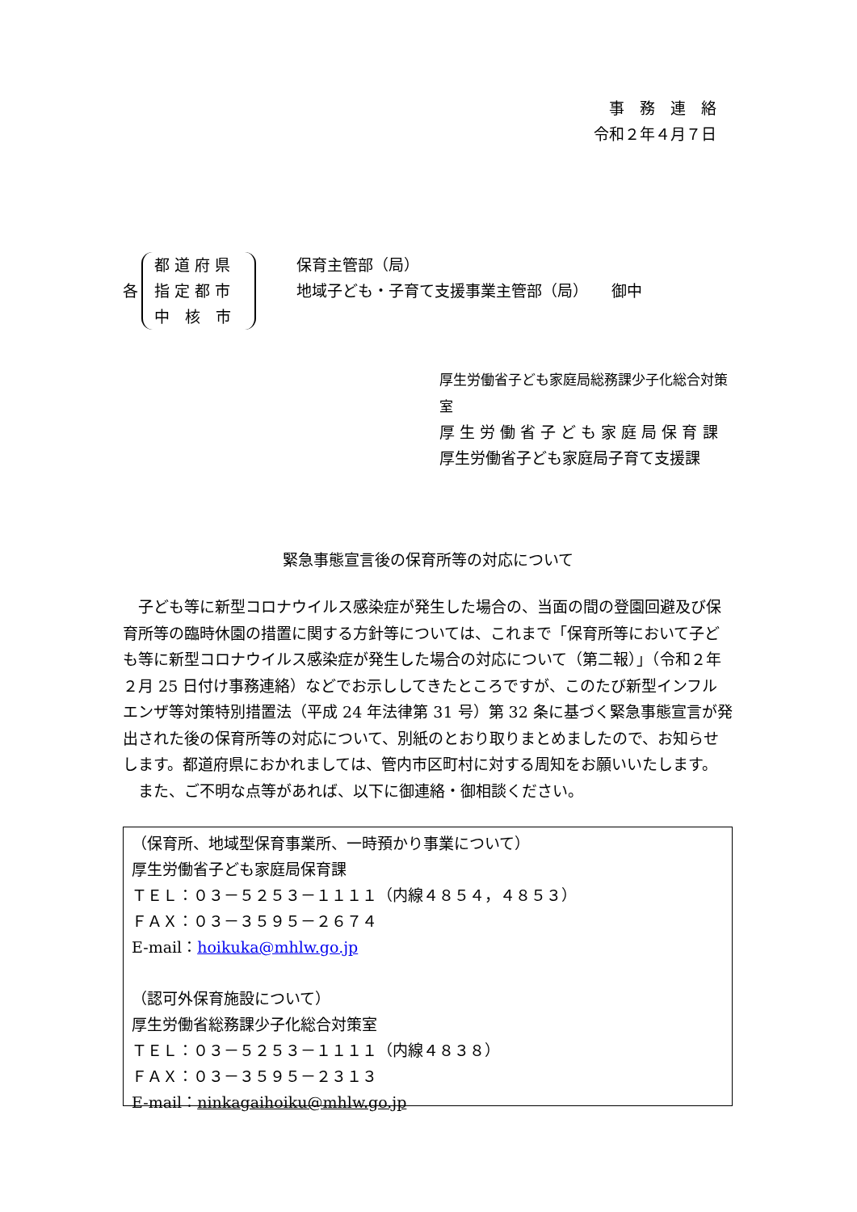事　務　連　絡
令和２年４月７日
各
都 道 府 県
指 定 都 市
中　核　市
保育主管部（局）
地域子ども・子育て支援事業主管部（局）　　御中
厚生労働省子ども家庭局総務課少子化総合対策室
厚 生 労 働 省 子 ど も 家 庭 局 保 育 課
厚生労働省子ども家庭局子育て支援課
緊急事態宣言後の保育所等の対応について
子ども等に新型コロナウイルス感染症が発生した場合の、当面の間の登園回避及び保育所等の臨時休園の措置に関する方針等については、これまで「保育所等において子ども等に新型コロナウイルス感染症が発生した場合の対応について（第二報）」（令和２年２月 25 日付け事務連絡）などでお示ししてきたところですが、このたび新型インフルエンザ等対策特別措置法（平成 24 年法律第 31 号）第 32 条に基づく緊急事態宣言が発出された後の保育所等の対応について、別紙のとおり取りまとめましたので、お知らせします。都道府県におかれましては、管内市区町村に対する周知をお願いいたします。
また、ご不明な点等があれば、以下に御連絡・御相談ください。
（保育所、地域型保育事業所、一時預かり事業について）
厚生労働省子ども家庭局保育課
ＴＥＬ：０３－５２５３－１１１１（内線４８５４，４８５３）
ＦＡＸ：０３－３５９５－２６７４
E-mail：hoikuka@mhlw.go.jp
（認可外保育施設について）
厚生労働省総務課少子化総合対策室
ＴＥＬ：０３－５２５３－１１１１（内線４８３８）
ＦＡＸ：０３－３５９５－２３１３
E-mail：ninkagaihoiku@mhlw.go.jp